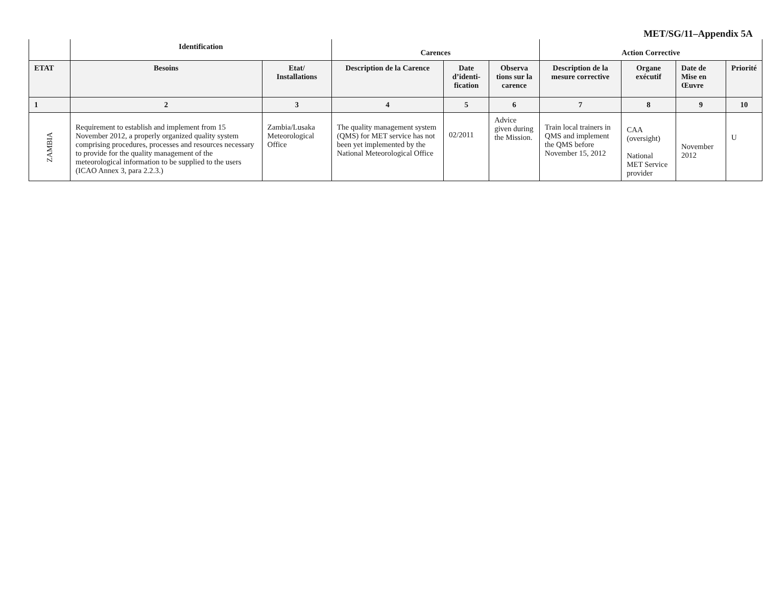MET/SG/11–Appendix 5A
| | Identification | | Carences | | | Action Corrective | | | |
| --- | --- | --- | --- | --- | --- | --- | --- | --- | --- |
| ETAT | Besoins | Etat/ Installations | Description de la Carence | Date d’identi-fication | Observa tions sur la carence | Description de la mesure corrective | Organe exécutif | Date de Mise en Œuvre | Priorité |
| 1 | 2 | 3 | 4 | 5 | 6 | 7 | 8 | 9 | 10 |
| ZAMBIA | Requirement to establish and implement from 15 November 2012, a properly organized quality system comprising procedures, processes and resources necessary to provide for the quality management of the meteorological information to be supplied to the users (ICAO Annex 3, para 2.2.3.) | Zambia/Lusaka Meteorological Office | The quality management system (QMS) for MET service has not been yet implemented by the National Meteorological Office | 02/2011 | Advice given during the Mission. | Train local trainers in QMS and implement the QMS before November 15, 2012 | CAA (oversight) National MET Service provider | November 2012 | U |